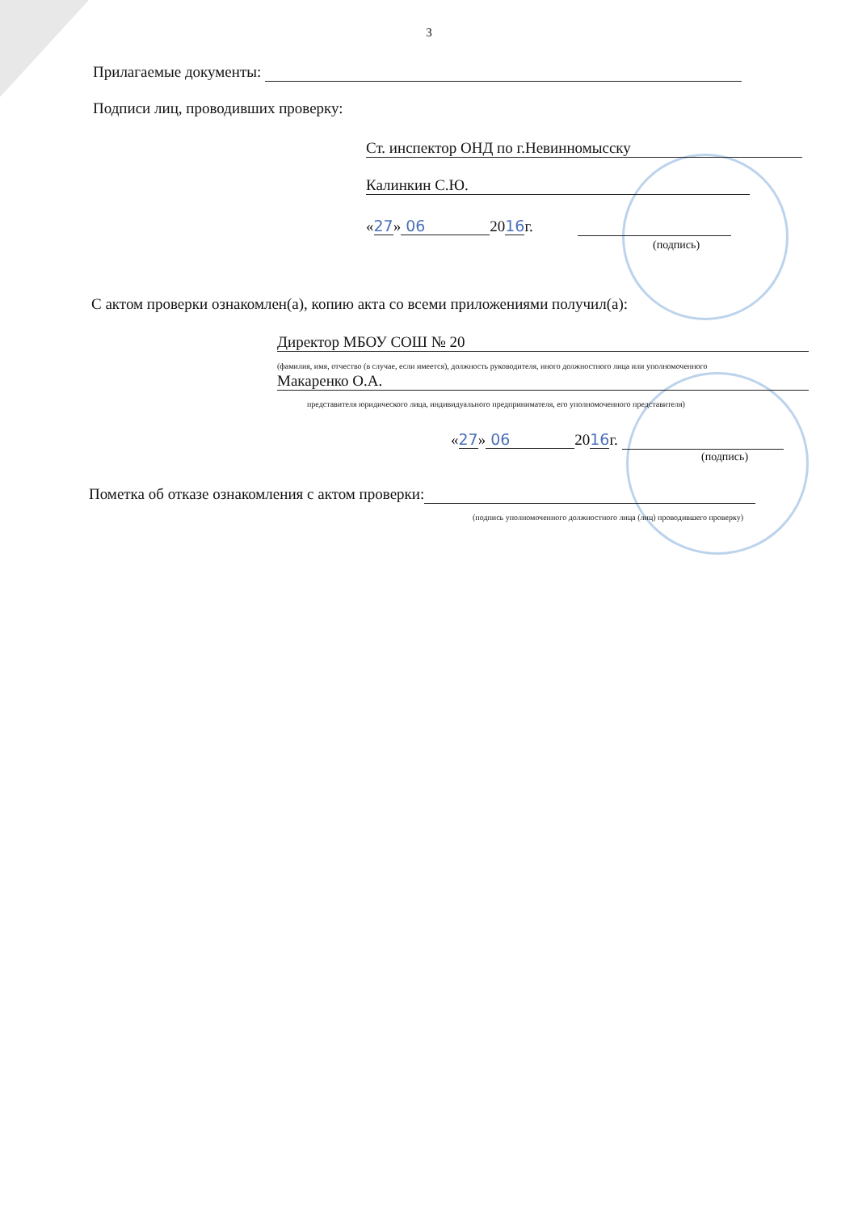3
Прилагаемые документы:
Подписи лиц, проводивших проверку:
Ст. инспектор ОНД по г.Невинномысску
Калинкин С.Ю.
«27» 06 2016г.
(подпись)
С актом проверки ознакомлен(а), копию акта со всеми приложениями получил(а):
Директор МБОУ СОШ № 20
(фамилия, имя, отчество (в случае, если имеется), должность руководителя, иного должностного лица или уполномоченного
Макаренко О.А.
представителя юридического лица, индивидуального предпринимателя, его уполномоченного представителя)
«27» 06 2016г.
(подпись)
Пометка об отказе ознакомления с актом проверки:
(подпись уполномоченного должностного лица (лиц) проводившего проверку)